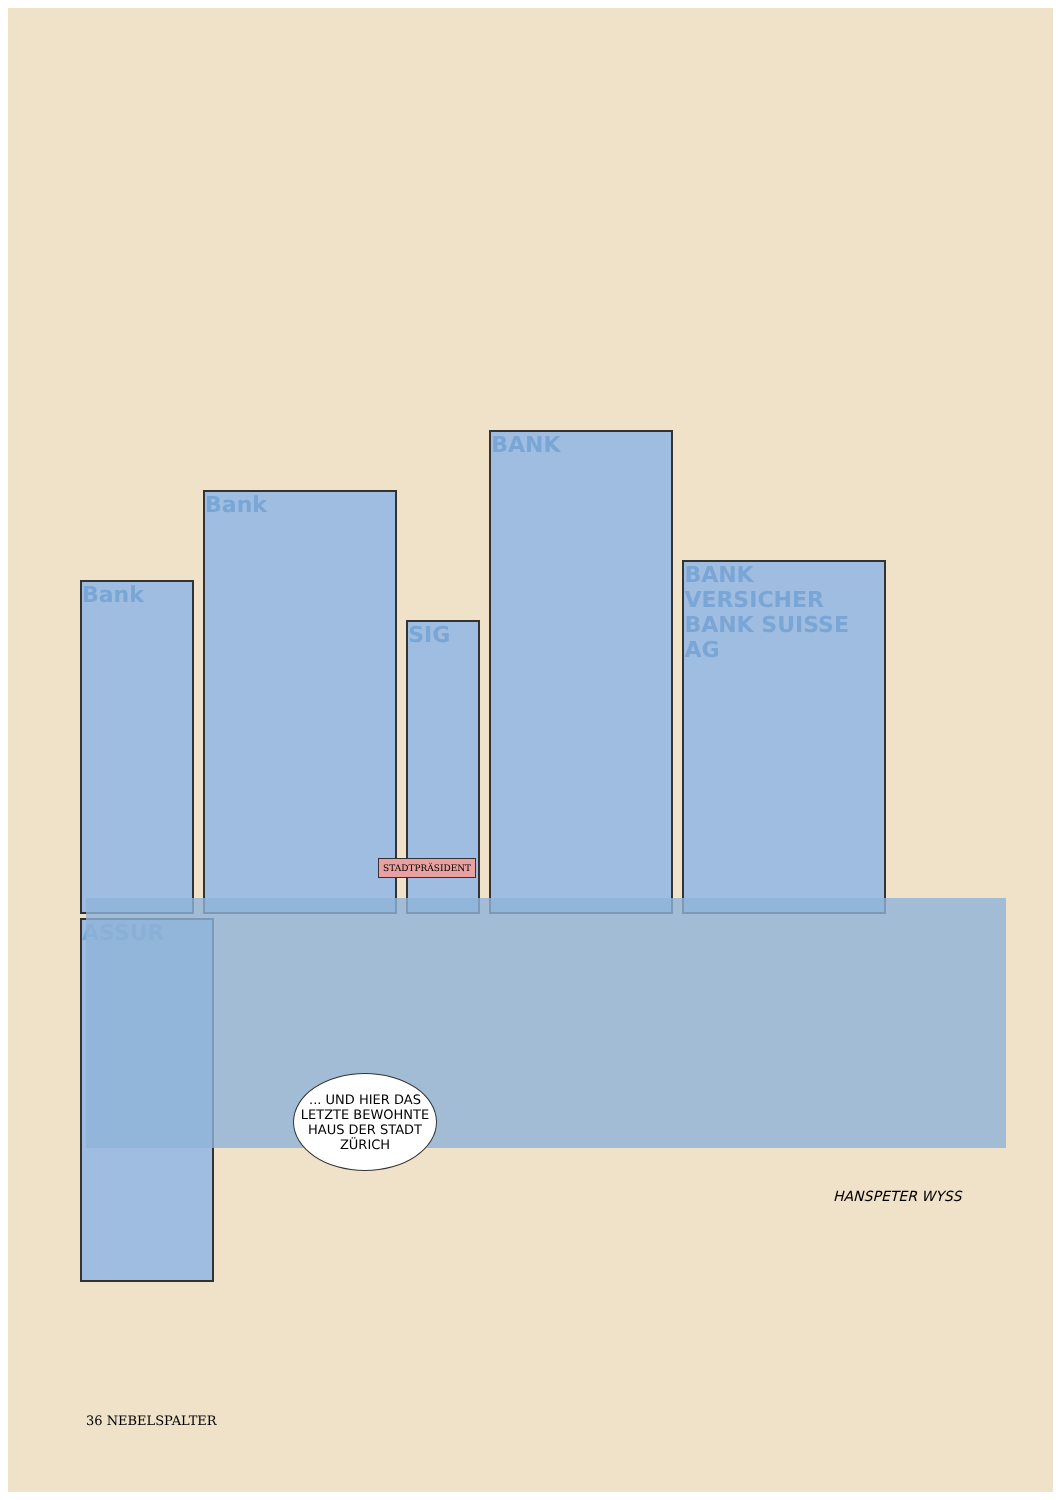Bank
Bank
SIG
BANK
BANK VERSICHER BANK SUISSE AG
ASSUR
STADTPRÄSIDENT
... UND HIER DAS LETZTE BEWOHNTE HAUS DER STADT ZÜRICH
HANSPETER WYSS
36 NEBELSPALTER